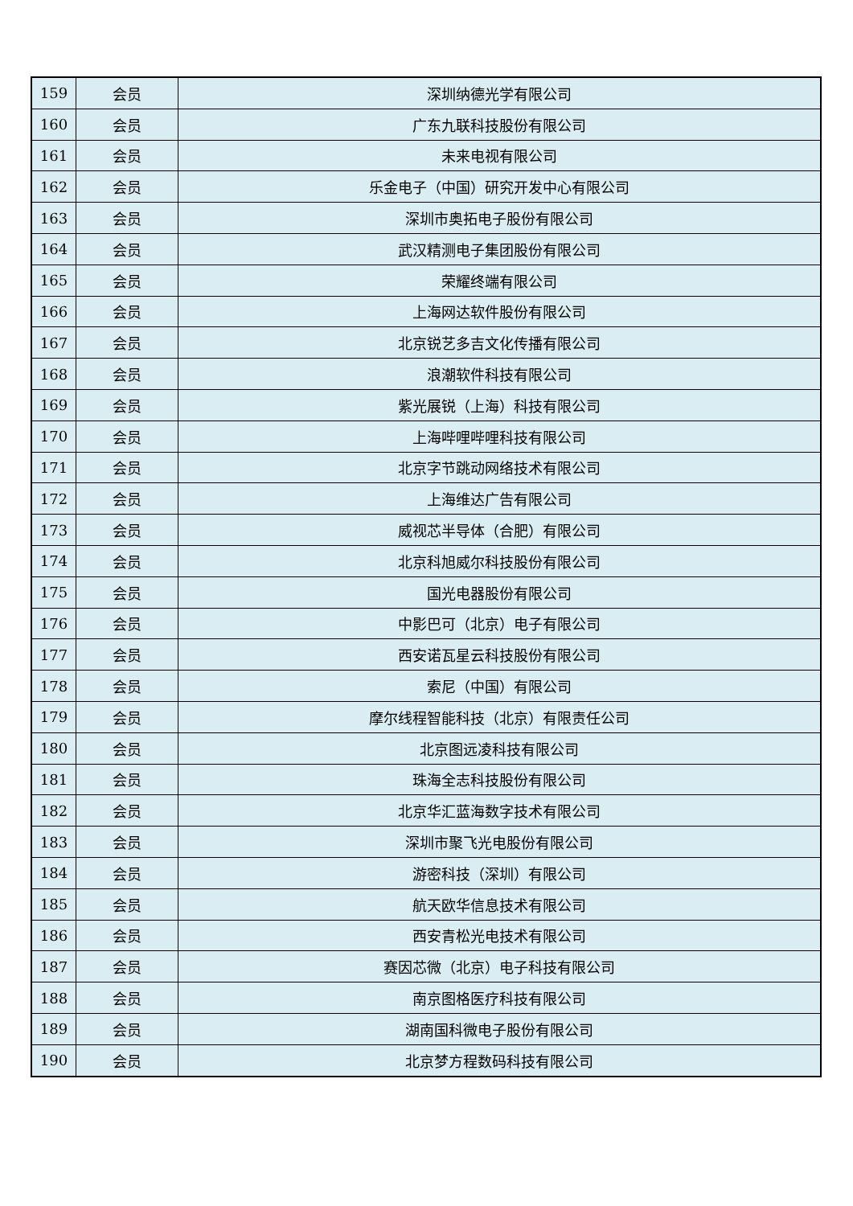| 159 | 会员 | 深圳纳德光学有限公司 |
| 160 | 会员 | 广东九联科技股份有限公司 |
| 161 | 会员 | 未来电视有限公司 |
| 162 | 会员 | 乐金电子（中国）研究开发中心有限公司 |
| 163 | 会员 | 深圳市奥拓电子股份有限公司 |
| 164 | 会员 | 武汉精测电子集团股份有限公司 |
| 165 | 会员 | 荣耀终端有限公司 |
| 166 | 会员 | 上海网达软件股份有限公司 |
| 167 | 会员 | 北京锐艺多吉文化传播有限公司 |
| 168 | 会员 | 浪潮软件科技有限公司 |
| 169 | 会员 | 紫光展锐（上海）科技有限公司 |
| 170 | 会员 | 上海哔哩哔哩科技有限公司 |
| 171 | 会员 | 北京字节跳动网络技术有限公司 |
| 172 | 会员 | 上海维达广告有限公司 |
| 173 | 会员 | 威视芯半导体（合肥）有限公司 |
| 174 | 会员 | 北京科旭威尔科技股份有限公司 |
| 175 | 会员 | 国光电器股份有限公司 |
| 176 | 会员 | 中影巴可（北京）电子有限公司 |
| 177 | 会员 | 西安诺瓦星云科技股份有限公司 |
| 178 | 会员 | 索尼（中国）有限公司 |
| 179 | 会员 | 摩尔线程智能科技（北京）有限责任公司 |
| 180 | 会员 | 北京图远凌科技有限公司 |
| 181 | 会员 | 珠海全志科技股份有限公司 |
| 182 | 会员 | 北京华汇蓝海数字技术有限公司 |
| 183 | 会员 | 深圳市聚飞光电股份有限公司 |
| 184 | 会员 | 游密科技（深圳）有限公司 |
| 185 | 会员 | 航天欧华信息技术有限公司 |
| 186 | 会员 | 西安青松光电技术有限公司 |
| 187 | 会员 | 赛因芯微（北京）电子科技有限公司 |
| 188 | 会员 | 南京图格医疗科技有限公司 |
| 189 | 会员 | 湖南国科微电子股份有限公司 |
| 190 | 会员 | 北京梦方程数码科技有限公司 |